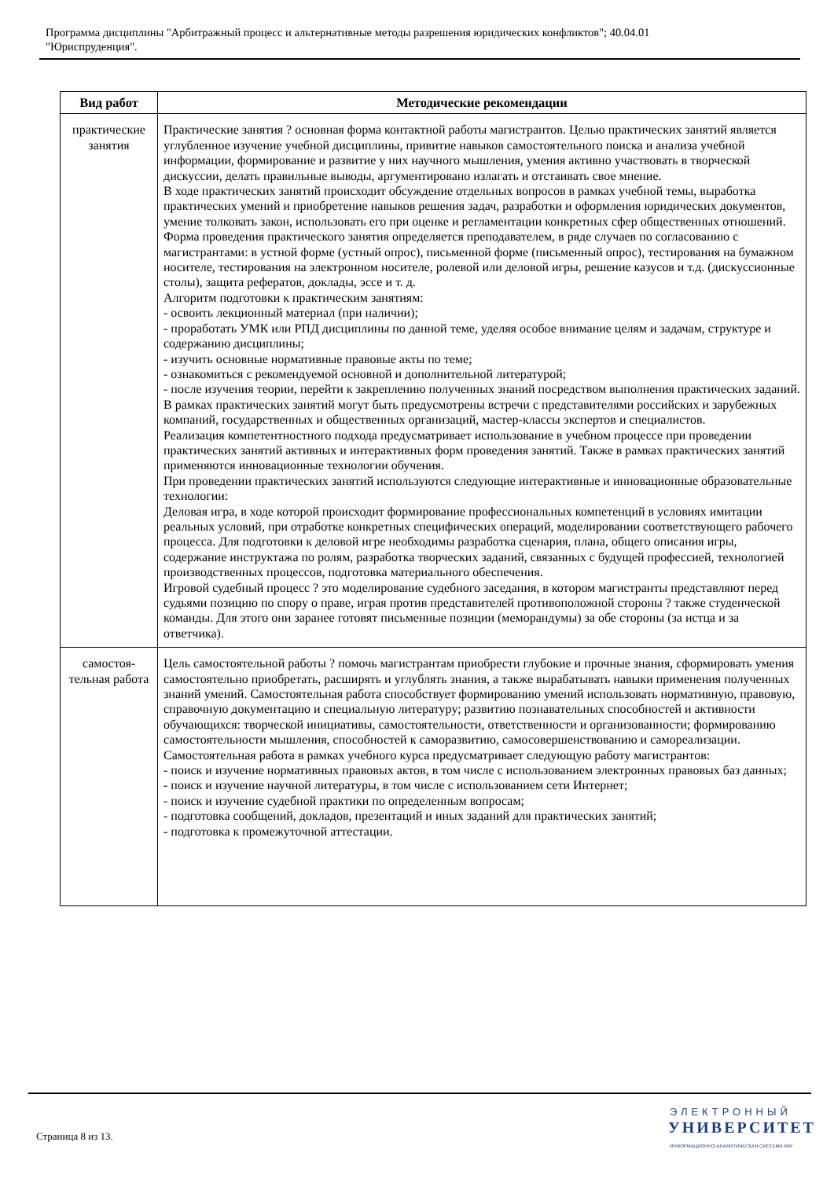Программа дисциплины "Арбитражный процесс и альтернативные методы разрешения юридических конфликтов"; 40.04.01
"Юриспруденция".
| Вид работ | Методические рекомендации |
| --- | --- |
| практические занятия | Практические занятия ? основная форма контактной работы магистрантов. Целью практических занятий является углубленное изучение учебной дисциплины, привитие навыков самостоятельного поиска и анализа учебной информации, формирование и развитие у них научного мышления, умения активно участвовать в творческой дискуссии, делать правильные выводы, аргументировано излагать и отстаивать свое мнение. В ходе практических занятий происходит обсуждение отдельных вопросов в рамках учебной темы, выработка практических умений и приобретение навыков решения задач, разработки и оформления юридических документов, умение толковать закон, использовать его при оценке и регламентации конкретных сфер общественных отношений. Форма проведения практического занятия определяется преподавателем, в ряде случаев по согласованию с магистрантами: в устной форме (устный опрос), письменной форме (письменный опрос), тестирования на бумажном носителе, тестирования на электронном носителе, ролевой или деловой игры, решение казусов и т.д. (дискуссионные столы), защита рефератов, доклады, эссе и т. д. Алгоритм подготовки к практическим занятиям: - освоить лекционный материал (при наличии); - проработать УМК или РПД дисциплины по данной теме, уделяя особое внимание целям и задачам, структуре и содержанию дисциплины; - изучить основные нормативные правовые акты по теме; - ознакомиться с рекомендуемой основной и дополнительной литературой; - после изучения теории, перейти к закреплению полученных знаний посредством выполнения практических заданий. В рамках практических занятий могут быть предусмотрены встречи с представителями российских и зарубежных компаний, государственных и общественных организаций, мастер-классы экспертов и специалистов. Реализация компетентностного подхода предусматривает использование в учебном процессе при проведении практических занятий активных и интерактивных форм проведения занятий. Также в рамках практических занятий применяются инновационные технологии обучения. При проведении практических занятий используются следующие интерактивные и инновационные образовательные технологии: Деловая игра, в ходе которой происходит формирование профессиональных компетенций в условиях имитации реальных условий, при отработке конкретных специфических операций, моделировании соответствующего рабочего процесса. Для подготовки к деловой игре необходимы разработка сценария, плана, общего описания игры, содержание инструктажа по ролям, разработка творческих заданий, связанных с будущей профессией, технологией производственных процессов, подготовка материального обеспечения. Игровой судебный процесс ? это моделирование судебного заседания, в котором магистранты представляют перед судьями позицию по спору о праве, играя против представителей противоположной стороны ? также студенческой команды. Для этого они заранее готовят письменные позиции (меморандумы) за обе стороны (за истца и за ответчика). |
| самостоя- тельная работа | Цель самостоятельной работы ? помочь магистрантам приобрести глубокие и прочные знания, сформировать умения самостоятельно приобретать, расширять и углублять знания, а также вырабатывать навыки применения полученных знаний умений. Самостоятельная работа способствует формированию умений использовать нормативную, правовую, справочную документацию и специальную литературу; развитию познавательных способностей и активности обучающихся: творческой инициативы, самостоятельности, ответственности и организованности; формированию самостоятельности мышления, способностей к саморазвитию, самосовершенствованию и самореализации. Самостоятельная работа в рамках учебного курса предусматривает следующую работу магистрантов: - поиск и изучение нормативных правовых актов, в том числе с использованием электронных правовых баз данных; - поиск и изучение научной литературы, в том числе с использованием сети Интернет; - поиск и изучение судебной практики по определенным вопросам; - подготовка сообщений, докладов, презентаций и иных заданий для практических занятий; - подготовка к промежуточной аттестации. |
Страница 8 из 13.
ЭЛЕКТРОННЫЙ
УНИВЕРСИТЕТ
ИНФОРМАЦИОННО-АНАЛИТИЧЕСКАЯ СИСТЕМА КФУ